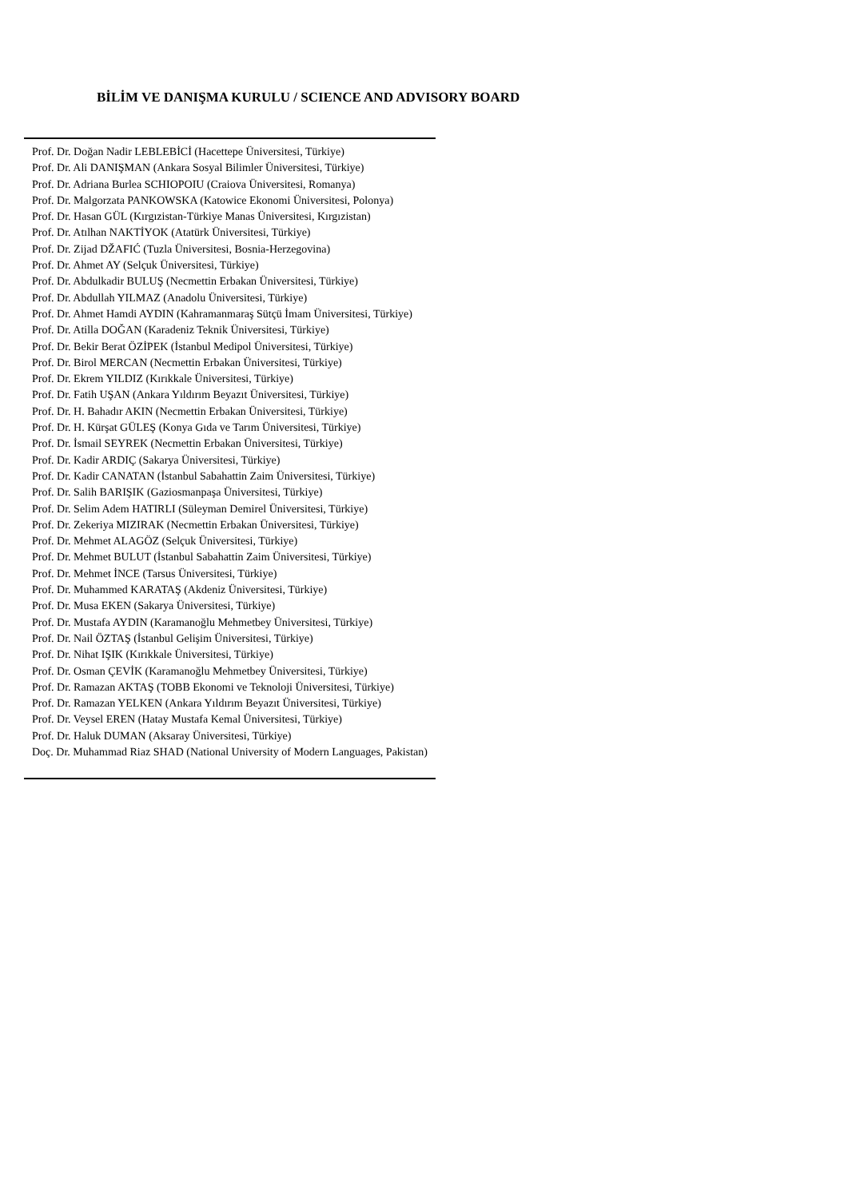BİLİM VE DANIŞMA KURULU / SCIENCE AND ADVISORY BOARD
Prof. Dr. Doğan Nadir LEBLEBİCİ (Hacettepe Üniversitesi, Türkiye)
Prof. Dr. Ali DANIŞMAN (Ankara Sosyal Bilimler Üniversitesi, Türkiye)
Prof. Dr. Adriana Burlea SCHIOPOIU (Craiova Üniversitesi, Romanya)
Prof. Dr. Malgorzata PANKOWSKA (Katowice Ekonomi Üniversitesi, Polonya)
Prof. Dr. Hasan GÜL (Kırgızistan-Türkiye Manas Üniversitesi, Kırgızistan)
Prof. Dr. Atılhan NAKTİYOK (Atatürk Üniversitesi, Türkiye)
Prof. Dr. Zijad DŽAFIĆ (Tuzla Üniversitesi, Bosnia-Herzegovina)
Prof. Dr. Ahmet AY (Selçuk Üniversitesi, Türkiye)
Prof. Dr. Abdulkadir BULUŞ (Necmettin Erbakan Üniversitesi, Türkiye)
Prof. Dr. Abdullah YILMAZ (Anadolu Üniversitesi, Türkiye)
Prof. Dr. Ahmet Hamdi AYDIN (Kahramanmaraş Sütçü İmam Üniversitesi, Türkiye)
Prof. Dr. Atilla DOĞAN (Karadeniz Teknik Üniversitesi, Türkiye)
Prof. Dr. Bekir Berat ÖZİPEK (İstanbul Medipol Üniversitesi, Türkiye)
Prof. Dr. Birol MERCAN (Necmettin Erbakan Üniversitesi, Türkiye)
Prof. Dr. Ekrem YILDIZ (Kırıkkale Üniversitesi, Türkiye)
Prof. Dr. Fatih UŞAN (Ankara Yıldırım Beyazıt Üniversitesi, Türkiye)
Prof. Dr. H. Bahadır AKIN (Necmettin Erbakan Üniversitesi, Türkiye)
Prof. Dr. H. Kürşat GÜLEŞ (Konya Gıda ve Tarım Üniversitesi, Türkiye)
Prof. Dr. İsmail SEYREK (Necmettin Erbakan Üniversitesi, Türkiye)
Prof. Dr. Kadir ARDIÇ (Sakarya Üniversitesi, Türkiye)
Prof. Dr. Kadir CANATAN (İstanbul Sabahattin Zaim Üniversitesi, Türkiye)
Prof. Dr. Salih BARIŞIK (Gaziosmanpaşa Üniversitesi, Türkiye)
Prof. Dr. Selim Adem HATIRLI (Süleyman Demirel Üniversitesi, Türkiye)
Prof. Dr. Zekeriya MIZIRAK (Necmettin Erbakan Üniversitesi, Türkiye)
Prof. Dr. Mehmet ALAGÖZ (Selçuk Üniversitesi, Türkiye)
Prof. Dr. Mehmet BULUT (İstanbul Sabahattin Zaim Üniversitesi, Türkiye)
Prof. Dr. Mehmet İNCE (Tarsus Üniversitesi, Türkiye)
Prof. Dr. Muhammed KARATAŞ (Akdeniz Üniversitesi, Türkiye)
Prof. Dr. Musa EKEN (Sakarya Üniversitesi, Türkiye)
Prof. Dr. Mustafa AYDIN (Karamanoğlu Mehmetbey Üniversitesi, Türkiye)
Prof. Dr. Nail ÖZTAŞ (İstanbul Gelişim Üniversitesi, Türkiye)
Prof. Dr. Nihat IŞIK (Kırıkkale Üniversitesi, Türkiye)
Prof. Dr. Osman ÇEVİK (Karamanoğlu Mehmetbey Üniversitesi, Türkiye)
Prof. Dr. Ramazan AKTAŞ (TOBB Ekonomi ve Teknoloji Üniversitesi, Türkiye)
Prof. Dr. Ramazan YELKEN (Ankara Yıldırım Beyazıt Üniversitesi, Türkiye)
Prof. Dr. Veysel EREN (Hatay Mustafa Kemal Üniversitesi, Türkiye)
Prof. Dr. Haluk DUMAN (Aksaray Üniversitesi, Türkiye)
Doç. Dr. Muhammad Riaz SHAD (National University of Modern Languages, Pakistan)